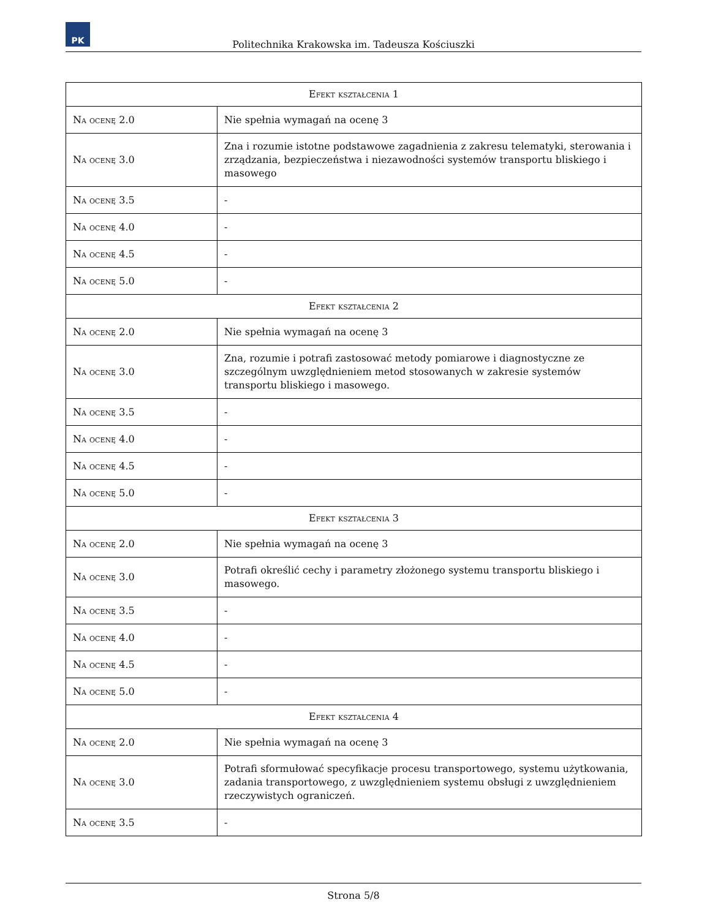PK
Politechnika Krakowska im. Tadeusza Kościuszki
| Efekt kształcenia 1 | |
| Na ocenę 2.0 | Nie spełnia wymagań na ocenę 3 |
| Na ocenę 3.0 | Zna i rozumie istotne podstawowe zagadnienia z zakresu telematyki, sterowania i zrządzania, bezpieczeństwa i niezawodności systemów transportu bliskiego i masowego |
| Na ocenę 3.5 | - |
| Na ocenę 4.0 | - |
| Na ocenę 4.5 | - |
| Na ocenę 5.0 | - |
| Efekt kształcenia 2 | |
| Na ocenę 2.0 | Nie spełnia wymagań na ocenę 3 |
| Na ocenę 3.0 | Zna, rozumie i potrafi zastosować metody pomiarowe i diagnostyczne ze szczególnym uwzględnieniem metod stosowanych w zakresie systemów transportu bliskiego i masowego. |
| Na ocenę 3.5 | - |
| Na ocenę 4.0 | - |
| Na ocenę 4.5 | - |
| Na ocenę 5.0 | - |
| Efekt kształcenia 3 | |
| Na ocenę 2.0 | Nie spełnia wymagań na ocenę 3 |
| Na ocenę 3.0 | Potrafi określić cechy i parametry złożonego systemu transportu bliskiego i masowego. |
| Na ocenę 3.5 | - |
| Na ocenę 4.0 | - |
| Na ocenę 4.5 | - |
| Na ocenę 5.0 | - |
| Efekt kształcenia 4 | |
| Na ocenę 2.0 | Nie spełnia wymagań na ocenę 3 |
| Na ocenę 3.0 | Potrafi sformułować specyfikacje procesu transportowego, systemu użytkowania, zadania transportowego, z uwzględnieniem systemu obsługi z uwzględnieniem rzeczywistych ograniczeń. |
| Na ocenę 3.5 | - |
Strona 5/8